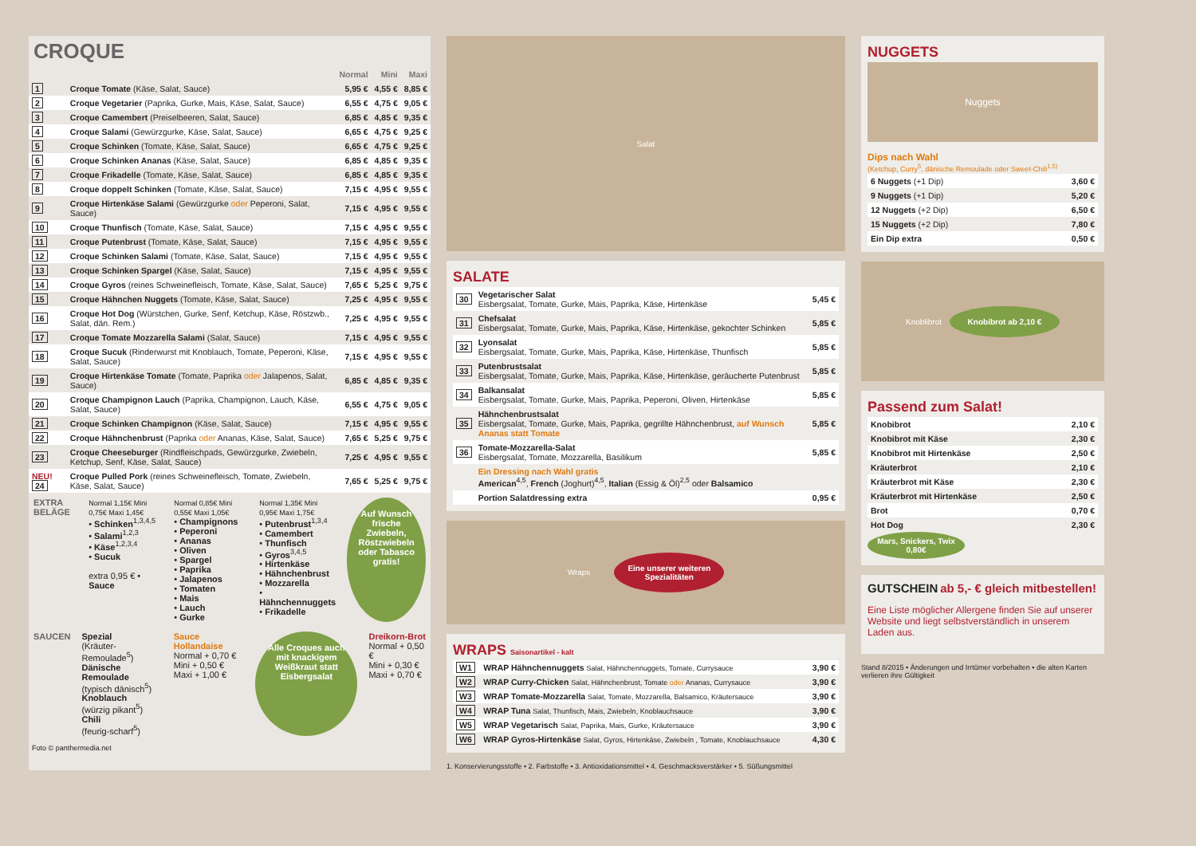CROQUE
| | | Normal | Mini | Maxi |
| --- | --- | --- | --- | --- |
| 1 | Croque Tomate (Käse, Salat, Sauce) | 5,95 € | 4,55 € | 8,85 € |
| 2 | Croque Vegetarier (Paprika, Gurke, Mais, Käse, Salat, Sauce) | 6,55 € | 4,75 € | 9,05 € |
| 3 | Croque Camembert (Preiselbeeren, Salat, Sauce) | 6,85 € | 4,85 € | 9,35 € |
| 4 | Croque Salami (Gewürzgurke, Käse, Salat, Sauce) | 6,65 € | 4,75 € | 9,25 € |
| 5 | Croque Schinken (Tomate, Käse, Salat, Sauce) | 6,65 € | 4,75 € | 9,25 € |
| 6 | Croque Schinken Ananas (Käse, Salat, Sauce) | 6,85 € | 4,85 € | 9,35 € |
| 7 | Croque Frikadelle (Tomate, Käse, Salat, Sauce) | 6,85 € | 4,85 € | 9,35 € |
| 8 | Croque doppelt Schinken (Tomate, Käse, Salat, Sauce) | 7,15 € | 4,95 € | 9,55 € |
| 9 | Croque Hirtenkäse Salami (Gewürzgurke oder Peperoni, Salat, Sauce) | 7,15 € | 4,95 € | 9,55 € |
| 10 | Croque Thunfisch (Tomate, Käse, Salat, Sauce) | 7,15 € | 4,95 € | 9,55 € |
| 11 | Croque Putenbrust (Tomate, Käse, Salat, Sauce) | 7,15 € | 4,95 € | 9,55 € |
| 12 | Croque Schinken Salami (Tomate, Käse, Salat, Sauce) | 7,15 € | 4,95 € | 9,55 € |
| 13 | Croque Schinken Spargel (Käse, Salat, Sauce) | 7,15 € | 4,95 € | 9,55 € |
| 14 | Croque Gyros (reines Schweinefleisch, Tomate, Käse, Salat, Sauce) | 7,65 € | 5,25 € | 9,75 € |
| 15 | Croque Hähnchen Nuggets (Tomate, Käse, Salat, Sauce) | 7,25 € | 4,95 € | 9,55 € |
| 16 | Croque Hot Dog (Würstchen, Gurke, Senf, Ketchup, Käse, Röstzwb., Salat, dän. Rem.) | 7,25 € | 4,95 € | 9,55 € |
| 17 | Croque Tomate Mozzarella Salami (Salat, Sauce) | 7,15 € | 4,95 € | 9,55 € |
| 18 | Croque Sucuk (Rinderwurst mit Knoblauch, Tomate, Peperoni, Käse, Salat, Sauce) | 7,15 € | 4,95 € | 9,55 € |
| 19 | Croque Hirtenkäse Tomate (Tomate, Paprika oder Jalapenos, Salat, Sauce) | 6,85 € | 4,85 € | 9,35 € |
| 20 | Croque Champignon Lauch (Paprika, Champignon, Lauch, Käse, Salat, Sauce) | 6,55 € | 4,75 € | 9,05 € |
| 21 | Croque Schinken Champignon (Käse, Salat, Sauce) | 7,15 € | 4,95 € | 9,55 € |
| 22 | Croque Hähnchenbrust (Paprika oder Ananas, Käse, Salat, Sauce) | 7,65 € | 5,25 € | 9,75 € |
| 23 | Croque Cheeseburger (Rindfleischpads, Gewürzgurke, Zwiebeln, Ketchup, Senf, Käse, Salat, Sauce) | 7,25 € | 4,95 € | 9,55 € |
| NEU! 24 | Croque Pulled Pork (reines Schweinefleisch, Tomate, Zwiebeln, Käse, Salat, Sauce) | 7,65 € | 5,25 € | 9,75 € |
EXTRA BELÄGE
Normal 1,15€ Mini 0,75€ Maxi 1,45€
• Schinken<sup>1,3,4,5</sup>
• Salami<sup>1,2,3</sup>
• Käse<sup>1,2,3,4</sup>
• Sucuk
extra 0,95 € • Sauce
Normal 0,85€ Mini 0,55€ Maxi 1,05€
• Champignons
• Peperoni
• Ananas
• Oliven
• Spargel
• Paprika
• Jalapenos
• Tomaten
• Mais
• Lauch
• Gurke
Normal 1,35€ Mini 0,95€ Maxi 1,75€
• Putenbrust<sup>1,3,4</sup>
• Camembert
• Thunfisch
• Gyros<sup>3,4,5</sup>
• Hirtenkäse
• Hähnchenbrust
• Mozzarella
• Hähnchennuggets
• Frikadelle
Auf Wunsch frische Zwiebeln, Röstzwiebeln oder Tabasco gratis!
SAUCEN Spezial
(Kräuter-Remoulade<sup>5</sup>)
Dänische Remoulade
(typisch dänisch<sup>5</sup>)
Knoblauch
(würzig pikant<sup>5</sup>)
Chili
(feurig-scharf<sup>5</sup>)
Sauce Hollandaise
Normal + 0,70 €
Mini + 0,50 €
Maxi + 1,00 €
Alle Croques auch mit knackigem Weißkraut statt Eisbergsalat
Dreikorn-Brot
Normal + 0,50 €
Mini + 0,30 €
Maxi + 0,70 €
Foto © panthermedia.net
Salat
SALATE
| 30 | Vegetarischer Salat Eisbergsalat, Tomate, Gurke, Mais, Paprika, Käse, Hirtenkäse | 5,45 € |
| 31 | Chefsalat Eisbergsalat, Tomate, Gurke, Mais, Paprika, Käse, Hirtenkäse, gekochter Schinken | 5,85 € |
| 32 | Lyonsalat Eisbergsalat, Tomate, Gurke, Mais, Paprika, Käse, Hirtenkäse, Thunfisch | 5,85 € |
| 33 | Putenbrustsalat Eisbergsalat, Tomate, Gurke, Mais, Paprika, Käse, Hirtenkäse, geräucherte Putenbrust | 5,85 € |
| 34 | Balkansalat Eisbergsalat, Tomate, Gurke, Mais, Paprika, Peperoni, Oliven, Hirtenkäse | 5,85 € |
| 35 | Hähnchenbrustsalat Eisbergsalat, Tomate, Gurke, Mais, Paprika, gegrillte Hähnchenbrust, auf Wunsch Ananas statt Tomate | 5,85 € |
| 36 | Tomate-Mozzarella-Salat Eisbergsalat, Tomate, Mozzarella, Basilikum | 5,85 € |
| | Ein Dressing nach Wahl gratis American<sup>4,5</sup>, French (Joghurt)<sup>4,5</sup>, Italian (Essig & Öl)<sup>2,5</sup> oder Balsamico | |
| | Portion Salatdressing extra | 0,95 € |
Wraps Eine unserer weiteren Spezialitäten
WRAPS Saisonartikel - kalt
| W1 | WRAP Hähnchennuggets Salat, Hähnchennuggets, Tomate, Currysauce | 3,90 € |
| W2 | WRAP Curry-Chicken Salat, Hähnchenbrust, Tomate oder Ananas, Currysauce | 3,90 € |
| W3 | WRAP Tomate-Mozzarella Salat, Tomate, Mozzarella, Balsamico, Kräutersauce | 3,90 € |
| W4 | WRAP Tuna Salat, Thunfisch, Mais, Zwiebeln, Knoblauchsauce | 3,90 € |
| W5 | WRAP Vegetarisch Salat, Paprika, Mais, Gurke, Kräutersauce | 3,90 € |
| W6 | WRAP Gyros-Hirtenkäse Salat, Gyros, Hirtenkäse, Zwiebeln , Tomate, Knoblauchsauce | 4,30 € |
1. Konservierungsstoffe • 2. Farbstoffe • 3. Antioxidationsmittel • 4. Geschmacksverstärker • 5. Süßungsmittel
NUGGETS
Nuggets
Dips nach Wahl
(Ketchup, Curry<sup>5</sup>, dänische Remoulade oder Sweet-Chili<sup>1,5)</sup>
| 6 Nuggets (+1 Dip) | 3,60 € |
| 9 Nuggets (+1 Dip) | 5,20 € |
| 12 Nuggets (+2 Dip) | 6,50 € |
| 15 Nuggets (+2 Dip) | 7,80 € |
| Ein Dip extra | 0,50 € |
Knoblibrot Knobibrot ab 2,10 €
Passend zum Salat!
| Knobibrot | 2,10 € |
| Knobibrot mit Käse | 2,30 € |
| Knobibrot mit Hirtenkäse | 2,50 € |
| Kräuterbrot | 2,10 € |
| Kräuterbrot mit Käse | 2,30 € |
| Kräuterbrot mit Hirtenkäse | 2,50 € |
| Brot | 0,70 € |
| Hot Dog | 2,30 € |
Mars, Snickers, Twix 0,80€
GUTSCHEIN ab 5,- € gleich mitbestellen!
Eine Liste möglicher Allergene finden Sie auf unserer Website und liegt selbstverständlich in unserem Laden aus.
Stand 8/2015 • Änderungen und Irrtümer vorbehalten • die alten Karten verlieren ihre Gültigkeit